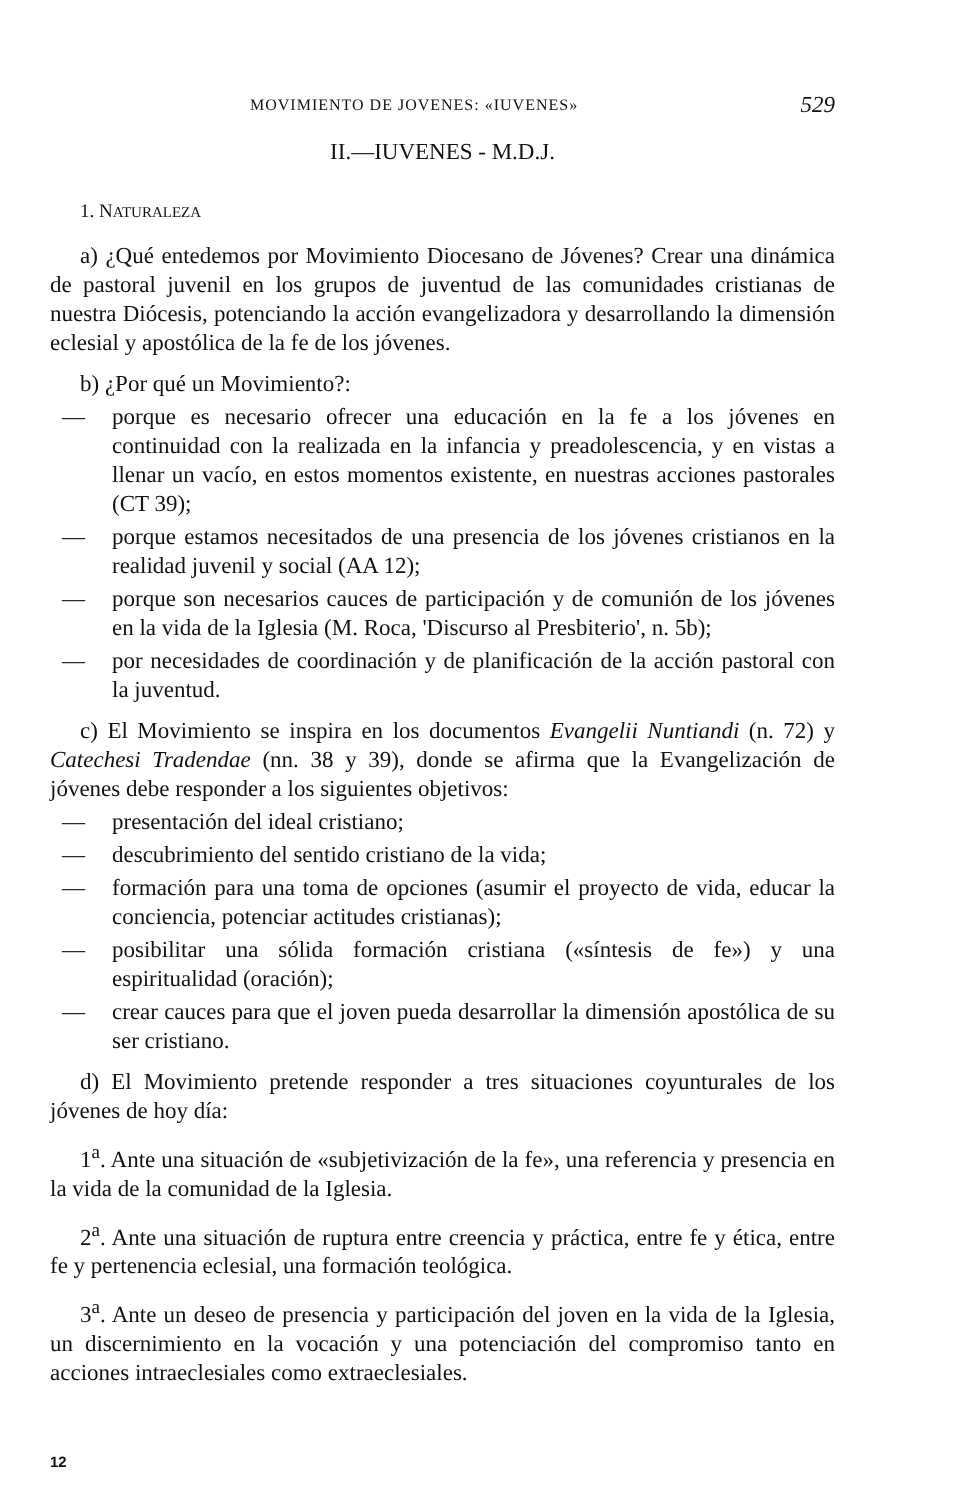MOVIMIENTO DE JOVENES: «IUVENES» 529
II.—IUVENES - M.D.J.
1. NATURALEZA
a) ¿Qué entedemos por Movimiento Diocesano de Jóvenes? Crear una dinámica de pastoral juvenil en los grupos de juventud de las comunidades cristianas de nuestra Diócesis, potenciando la acción evangelizadora y desarrollando la dimensión eclesial y apostólica de la fe de los jóvenes.
b) ¿Por qué un Movimiento?:
— porque es necesario ofrecer una educación en la fe a los jóvenes en continuidad con la realizada en la infancia y preadolescencia, y en vistas a llenar un vacío, en estos momentos existente, en nuestras acciones pastorales (CT 39);
— porque estamos necesitados de una presencia de los jóvenes cristianos en la realidad juvenil y social (AA 12);
— porque son necesarios cauces de participación y de comunión de los jóvenes en la vida de la Iglesia (M. Roca, 'Discurso al Presbiterio', n. 5b);
— por necesidades de coordinación y de planificación de la acción pastoral con la juventud.
c) El Movimiento se inspira en los documentos Evangelii Nuntiandi (n. 72) y Catechesi Tradendae (nn. 38 y 39), donde se afirma que la Evangelización de jóvenes debe responder a los siguientes objetivos:
— presentación del ideal cristiano;
— descubrimiento del sentido cristiano de la vida;
— formación para una toma de opciones (asumir el proyecto de vida, educar la conciencia, potenciar actitudes cristianas);
— posibilitar una sólida formación cristiana («síntesis de fe») y una espiritualidad (oración);
— crear cauces para que el joven pueda desarrollar la dimensión apostólica de su ser cristiano.
d) El Movimiento pretende responder a tres situaciones coyunturales de los jóvenes de hoy día:
1<sup>a</sup>. Ante una situación de «subjetivización de la fe», una referencia y presencia en la vida de la comunidad de la Iglesia.
2<sup>a</sup>. Ante una situación de ruptura entre creencia y práctica, entre fe y ética, entre fe y pertenencia eclesial, una formación teológica.
3<sup>a</sup>. Ante un deseo de presencia y participación del joven en la vida de la Iglesia, un discernimiento en la vocación y una potenciación del compromiso tanto en acciones intraeclesiales como extraeclesiales.
12